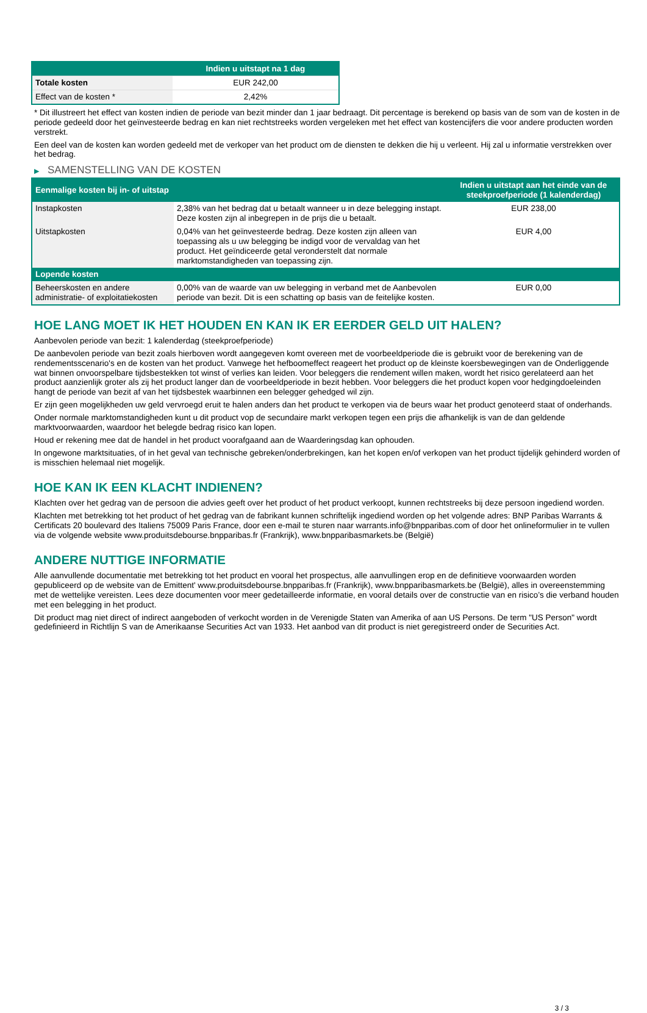| | Indien u uitstapt na 1 dag |
| --- | --- |
| Totale kosten | EUR 242,00 |
| Effect van de kosten * | 2,42% |
* Dit illustreert het effect van kosten indien de periode van bezit minder dan 1 jaar bedraagt. Dit percentage is berekend op basis van de som van de kosten in de periode gedeeld door het geïnvesteerde bedrag en kan niet rechtstreeks worden vergeleken met het effect van kostencijfers die voor andere producten worden verstrekt.
Een deel van de kosten kan worden gedeeld met de verkoper van het product om de diensten te dekken die hij u verleent. Hij zal u informatie verstrekken over het bedrag.
▶ SAMENSTELLING VAN DE KOSTEN
| Eenmalige kosten bij in- of uitstap | | Indien u uitstapt aan het einde van de steekproefperiode (1 kalenderdag) |
| --- | --- | --- |
| Instapkosten | 2,38% van het bedrag dat u betaalt wanneer u in deze belegging instapt. Deze kosten zijn al inbegrepen in de prijs die u betaalt. | EUR 238,00 |
| Uitstapkosten | 0,04% van het geïnvesteerde bedrag. Deze kosten zijn alleen van toepassing als u uw belegging be indigd voor de vervaldag van het product. Het geïndiceerde getal veronderstelt dat normale marktomstandigheden van toepassing zijn. | EUR 4,00 |
| Lopende kosten | | |
| Beheerskosten en andere administratie- of exploitatiekosten | 0,00% van de waarde van uw belegging in verband met de Aanbevolen periode van bezit. Dit is een schatting op basis van de feitelijke kosten. | EUR 0,00 |
HOE LANG MOET IK HET HOUDEN EN KAN IK ER EERDER GELD UIT HALEN?
Aanbevolen periode van bezit: 1 kalenderdag (steekproefperiode)
De aanbevolen periode van bezit zoals hierboven wordt aangegeven komt overeen met de voorbeeldperiode die is gebruikt voor de berekening van de rendementsscenario's en de kosten van het product. Vanwege het hefboomeffect reageert het product op de kleinste koersbewegingen van de Onderliggende wat binnen onvoorspelbare tijdsbestekken tot winst of verlies kan leiden. Voor beleggers die rendement willen maken, wordt het risico gerelateerd aan het product aanzienlijk groter als zij het product langer dan de voorbeeldperiode in bezit hebben. Voor beleggers die het product kopen voor hedgingdoeleinden hangt de periode van bezit af van het tijdsbestek waarbinnen een belegger gehedged wil zijn.
Er zijn geen mogelijkheden uw geld vervroegd eruit te halen anders dan het product te verkopen via de beurs waar het product genoteerd staat of onderhands.
Onder normale marktomstandigheden kunt u dit product vop de secundaire markt verkopen tegen een prijs die afhankelijk is van de dan geldende marktvoorwaarden, waardoor het belegde bedrag risico kan lopen.
Houd er rekening mee dat de handel in het product voorafgaand aan de Waarderingsdag kan ophouden.
In ongewone marktsituaties, of in het geval van technische gebreken/onderbrekingen, kan het kopen en/of verkopen van het product tijdelijk gehinderd worden of is misschien helemaal niet mogelijk.
HOE KAN IK EEN KLACHT INDIENEN?
Klachten over het gedrag van de persoon die advies geeft over het product of het product verkoopt, kunnen rechtstreeks bij deze persoon ingediend worden.
Klachten met betrekking tot het product of het gedrag van de fabrikant kunnen schriftelijk ingediend worden op het volgende adres: BNP Paribas Warrants & Certificats 20 boulevard des Italiens 75009 Paris France, door een e-mail te sturen naar warrants.info@bnpparibas.com of door het onlineformulier in te vullen via de volgende website www.produitsdebourse.bnpparibas.fr (Frankrijk), www.bnpparibasmarkets.be (België)
ANDERE NUTTIGE INFORMATIE
Alle aanvullende documentatie met betrekking tot het product en vooral het prospectus, alle aanvullingen erop en de definitieve voorwaarden worden gepubliceerd op de website van de Emittent' www.produitsdebourse.bnpparibas.fr (Frankrijk), www.bnpparibasmarkets.be (België), alles in overeenstemming met de wettelijke vereisten. Lees deze documenten voor meer gedetailleerde informatie, en vooral details over de constructie van en risico’s die verband houden met een belegging in het product.
Dit product mag niet direct of indirect aangeboden of verkocht worden in de Verenigde Staten van Amerika of aan US Persons. De term "US Person" wordt gedefinieerd in Richtlijn S van de Amerikaanse Securities Act van 1933. Het aanbod van dit product is niet geregistreerd onder de Securities Act.
3 / 3